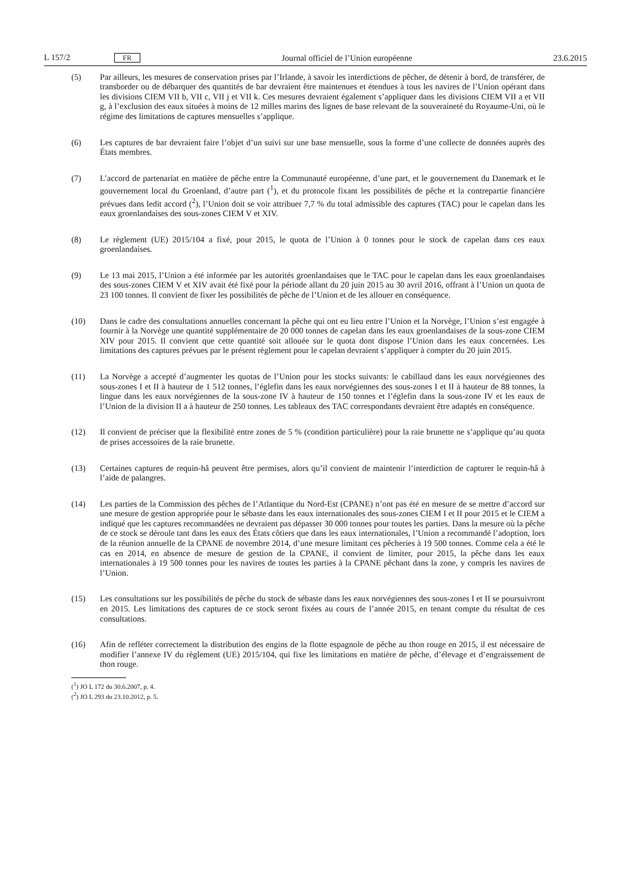L 157/2 FR Journal officiel de l’Union européenne 23.6.2015
(5) Par ailleurs, les mesures de conservation prises par l’Irlande, à savoir les interdictions de pêcher, de détenir à bord, de transférer, de transborder ou de débarquer des quantités de bar devraient être maintenues et étendues à tous les navires de l’Union opérant dans les divisions CIEM VII b, VII c, VII j et VII k. Ces mesures devraient également s’appliquer dans les divisions CIEM VII a et VII g, à l’exclusion des eaux situées à moins de 12 milles marins des lignes de base relevant de la souveraineté du Royaume-Uni, où le régime des limitations de captures mensuelles s’applique.
(6) Les captures de bar devraient faire l’objet d’un suivi sur une base mensuelle, sous la forme d’une collecte de données auprès des États membres.
(7) L’accord de partenariat en matière de pêche entre la Communauté européenne, d’une part, et le gouvernement du Danemark et le gouvernement local du Groenland, d’autre part (<sup>1</sup>), et du protocole fixant les possibilités de pêche et la contrepartie financière prévues dans ledit accord (<sup>2</sup>), l’Union doit se voir attribuer 7,7 % du total admissible des captures (TAC) pour le capelan dans les eaux groenlandaises des sous-zones CIEM V et XIV.
(8) Le règlement (UE) 2015/104 a fixé, pour 2015, le quota de l’Union à 0 tonnes pour le stock de capelan dans ces eaux groenlandaises.
(9) Le 13 mai 2015, l’Union a été informée par les autorités groenlandaises que le TAC pour le capelan dans les eaux groenlandaises des sous-zones CIEM V et XIV avait été fixé pour la période allant du 20 juin 2015 au 30 avril 2016, offrant à l’Union un quota de 23 100 tonnes. Il convient de fixer les possibilités de pêche de l’Union et de les allouer en conséquence.
(10) Dans le cadre des consultations annuelles concernant la pêche qui ont eu lieu entre l’Union et la Norvège, l’Union s’est engagée à fournir à la Norvège une quantité supplémentaire de 20 000 tonnes de capelan dans les eaux groenlandaises de la sous-zone CIEM XIV pour 2015. Il convient que cette quantité soit allouée sur le quota dont dispose l’Union dans les eaux concernées. Les limitations des captures prévues par le présent règlement pour le capelan devraient s’appliquer à compter du 20 juin 2015.
(11) La Norvège a accepté d’augmenter les quotas de l’Union pour les stocks suivants: le cabillaud dans les eaux norvégiennes des sous-zones I et II à hauteur de 1 512 tonnes, l’églefin dans les eaux norvégiennes des sous-zones I et II à hauteur de 88 tonnes, la lingue dans les eaux norvégiennes de la sous-zone IV à hauteur de 150 tonnes et l’églefin dans la sous-zone IV et les eaux de l’Union de la division II a à hauteur de 250 tonnes. Les tableaux des TAC correspondants devraient être adaptés en conséquence.
(12) Il convient de préciser que la flexibilité entre zones de 5 % (condition particulière) pour la raie brunette ne s’applique qu’au quota de prises accessoires de la raie brunette.
(13) Certaines captures de requin-hâ peuvent être permises, alors qu’il convient de maintenir l’interdiction de capturer le requin-hâ à l’aide de palangres.
(14) Les parties de la Commission des pêches de l’Atlantique du Nord-Est (CPANE) n’ont pas été en mesure de se mettre d’accord sur une mesure de gestion appropriée pour le sébaste dans les eaux internationales des sous-zones CIEM I et II pour 2015 et le CIEM a indiqué que les captures recommandées ne devraient pas dépasser 30 000 tonnes pour toutes les parties. Dans la mesure où la pêche de ce stock se déroule tant dans les eaux des États côtiers que dans les eaux internationales, l’Union a recommandé l’adoption, lors de la réunion annuelle de la CPANE de novembre 2014, d’une mesure limitant ces pêcheries à 19 500 tonnes. Comme cela a été le cas en 2014, en absence de mesure de gestion de la CPANE, il convient de limiter, pour 2015, la pêche dans les eaux internationales à 19 500 tonnes pour les navires de toutes les parties à la CPANE pêchant dans la zone, y compris les navires de l’Union.
(15) Les consultations sur les possibilités de pêche du stock de sébaste dans les eaux norvégiennes des sous-zones I et II se poursuivront en 2015. Les limitations des captures de ce stock seront fixées au cours de l’année 2015, en tenant compte du résultat de ces consultations.
(16) Afin de refléter correctement la distribution des engins de la flotte espagnole de pêche au thon rouge en 2015, il est nécessaire de modifier l’annexe IV du règlement (UE) 2015/104, qui fixe les limitations en matière de pêche, d’élevage et d’engraissement de thon rouge.
(<sup>1</sup>) JO L 172 du 30.6.2007, p. 4.
(<sup>2</sup>) JO L 293 du 23.10.2012, p. 5.